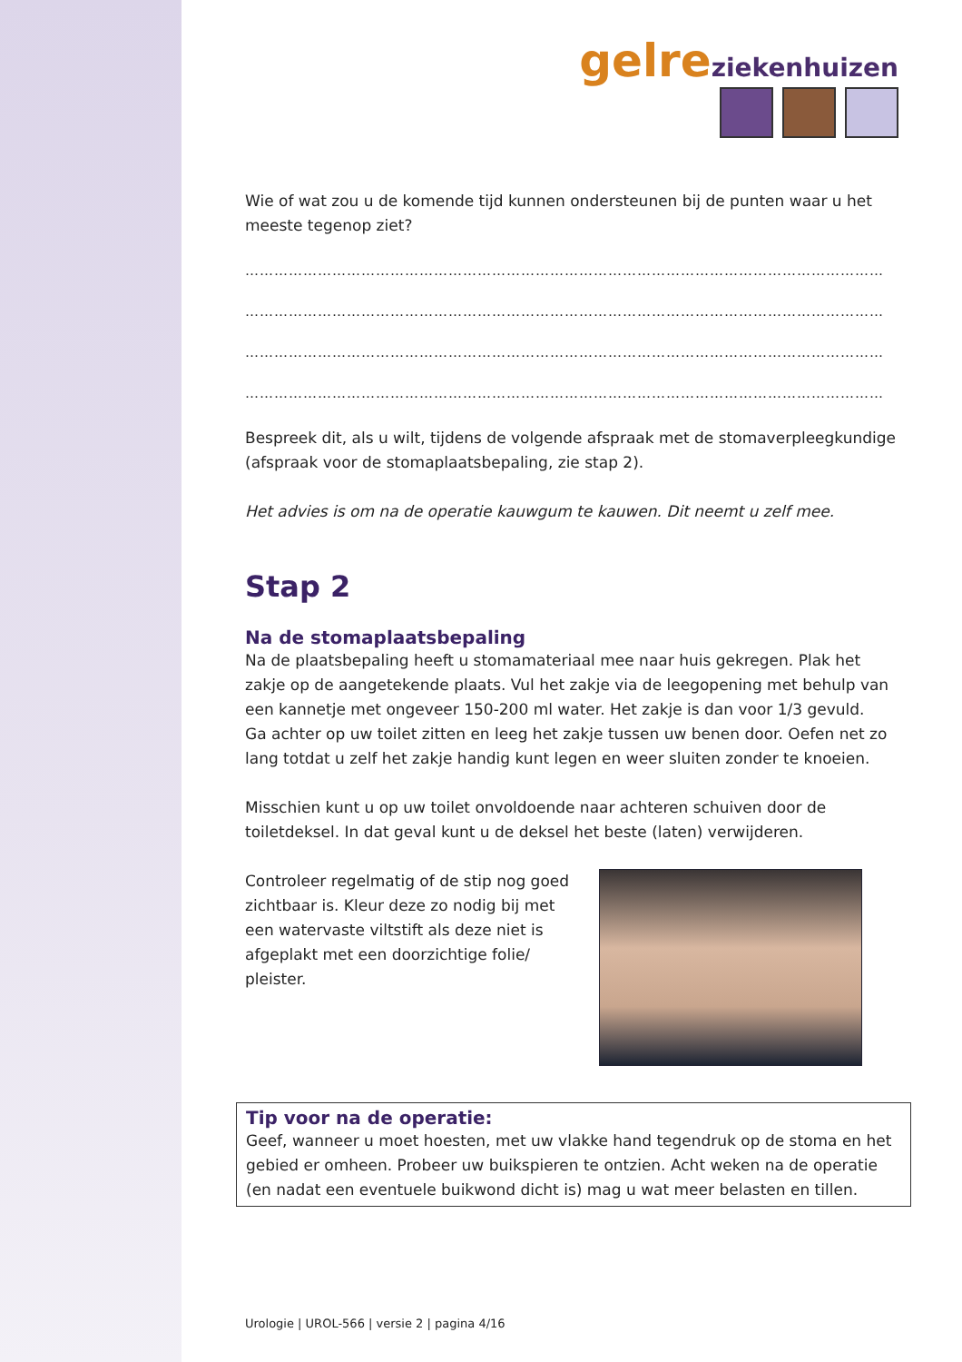gelre ziekenhuizen
Wie of wat zou u de komende tijd kunnen ondersteunen bij de punten waar u het meeste tegenop ziet?
……………………………………………………………………………………………………………………
……………………………………………………………………………………………………………………
……………………………………………………………………………………………………………………
……………………………………………………………………………………………………………………
Bespreek dit, als u wilt, tijdens de volgende afspraak met de stomaverpleegkundige (afspraak voor de stomaplaatsbepaling, zie stap 2).
Het advies is om na de operatie kauwgum te kauwen. Dit neemt u zelf mee.
Stap 2
Na de stomaplaatsbepaling
Na de plaatsbepaling heeft u stomamateriaal mee naar huis gekregen. Plak het zakje op de aangetekende plaats. Vul het zakje via de leegopening met behulp van een kannetje met ongeveer 150-200 ml water. Het zakje is dan voor 1/3 gevuld.
Ga achter op uw toilet zitten en leeg het zakje tussen uw benen door. Oefen net zo lang totdat u zelf het zakje handig kunt legen en weer sluiten zonder te knoeien.
Misschien kunt u op uw toilet onvoldoende naar achteren schuiven door de toiletdeksel. In dat geval kunt u de deksel het beste (laten) verwijderen.
Controleer regelmatig of de stip nog goed zichtbaar is. Kleur deze zo nodig bij met een watervaste viltstift als deze niet is afgeplakt met een doorzichtige folie/ pleister.
Tip voor na de operatie:
Geef, wanneer u moet hoesten, met uw vlakke hand tegendruk op de stoma en het gebied er omheen. Probeer uw buikspieren te ontzien. Acht weken na de operatie (en nadat een eventuele buikwond dicht is) mag u wat meer belasten en tillen.
Urologie | UROL-566 | versie 2 | pagina 4/16